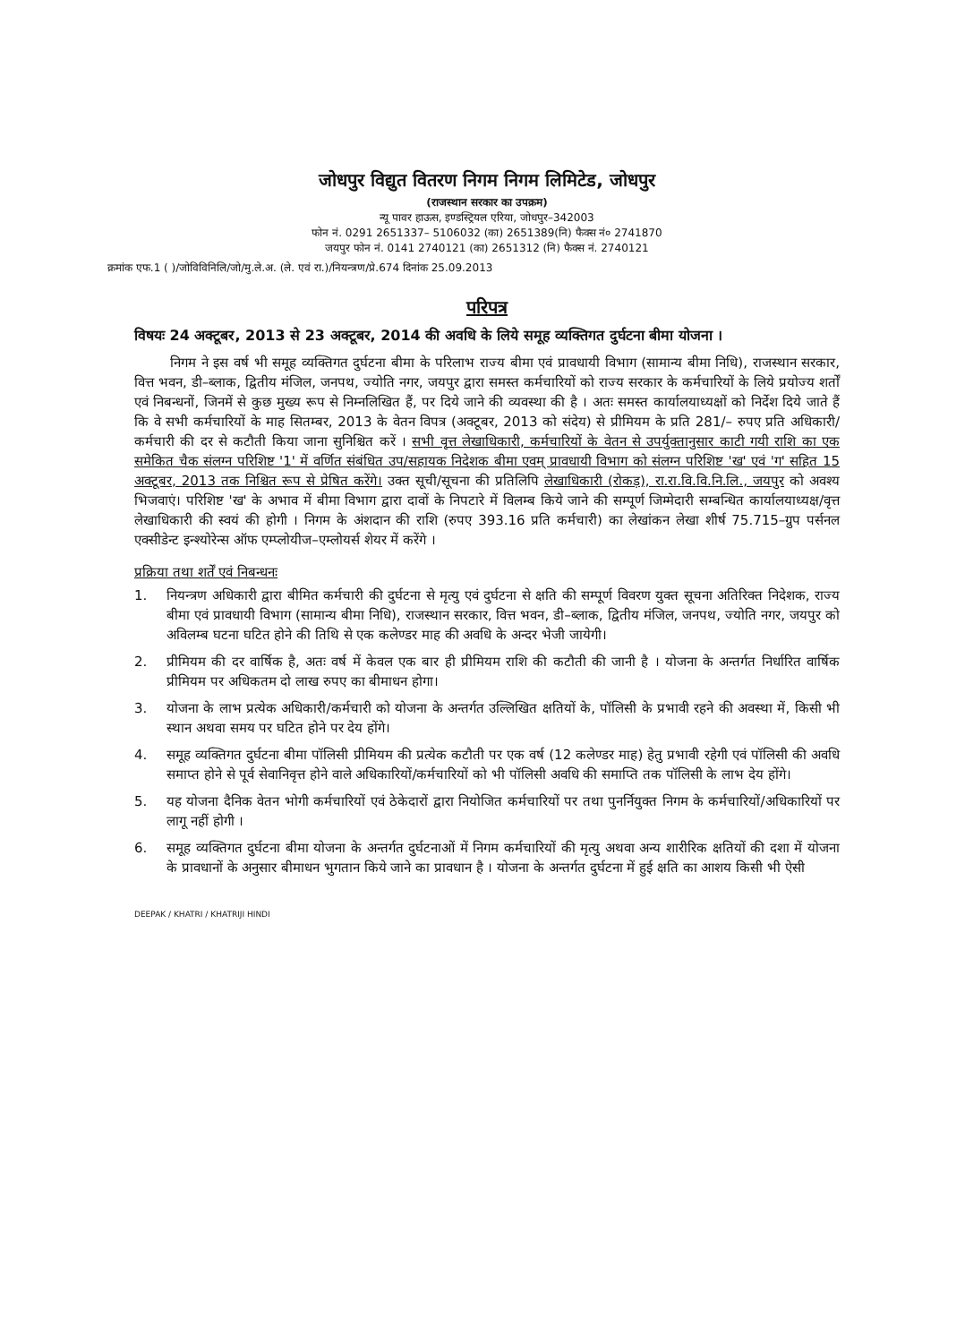जोधपुर विद्युत वितरण निगम निगम लिमिटेड, जोधपुर
(राजस्थान सरकार का उपक्रम)
न्यू पावर हाऊस, इण्डस्ट्रियल एरिया, जोधपुर–342003
फोन नं. 0291 2651337– 5106032 (का) 2651389(नि) फैक्स नं० 2741870
जयपुर फोन नं. 0141 2740121 (का) 2651312 (नि) फैक्स नं. 2740121
क्रमांक एफ.1 ( )/जोविविनिलि/जो/मु.ले.अ. (ले. एवं रा.)/नियन्त्रण/प्रे.674 दिनांक 25.09.2013
परिपत्र
विषयः 24 अक्टूबर, 2013 से 23 अक्टूबर, 2014 की अवधि के लिये समूह व्यक्तिगत दुर्घटना बीमा योजना ।
निगम ने इस वर्ष भी समूह व्यक्तिगत दुर्घटना बीमा के परिलाभ राज्य बीमा एवं प्रावधायी विभाग (सामान्य बीमा निधि), राजस्थान सरकार, वित्त भवन, डी–ब्लाक, द्वितीय मंजिल, जनपथ, ज्योति नगर, जयपुर द्वारा समस्त कर्मचारियों को राज्य सरकार के कर्मचारियों के लिये प्रयोज्य शर्तों एवं निबन्धनों, जिनमें से कुछ मुख्य रूप से निम्नलिखित हैं, पर दिये जाने की व्यवस्था की है । अतः समस्त कार्यालयाध्यक्षों को निर्देश दिये जाते हैं कि वे सभी कर्मचारियों के माह सितम्बर, 2013 के वेतन विपत्र (अक्टूबर, 2013 को संदेय) से प्रीमियम के प्रति 281/– रुपए प्रति अधिकारी/ कर्मचारी की दर से कटौती किया जाना सुनिश्चित करें । सभी वृत्त लेखाधिकारी, कर्मचारियों के वेतन से उपर्युक्तानुसार काटी गयी राशि का एक समेकित चैक संलग्न परिशिष्ट '1' में वर्णित संबंधित उप/सहायक निदेशक बीमा एवम् प्रावधायी विभाग को संलग्न परिशिष्ट 'ख' एवं 'ग' सहित 15 अक्टूबर, 2013 तक निश्चित रूप से प्रेषित करेंगे। उक्त सूची/सूचना की प्रतिलिपि लेखाधिकारी (रोकड़), रा.रा.वि.वि.नि.लि., जयपुर को अवश्य भिजवाएं। परिशिष्ट 'ख' के अभाव में बीमा विभाग द्वारा दावों के निपटारे में विलम्ब किये जाने की सम्पूर्ण जिम्मेदारी सम्बन्धित कार्यालयाध्यक्ष/वृत्त लेखाधिकारी की स्वयं की होगी । निगम के अंशदान की राशि (रुपए 393.16 प्रति कर्मचारी) का लेखांकन लेखा शीर्ष 75.715–ग्रुप पर्सनल एक्सीडेन्ट इन्श्योरेन्स ऑफ एम्प्लोयीज–एम्लोयर्स शेयर में करेंगे ।
प्रक्रिया तथा शर्तें एवं निबन्धनः
1. नियन्त्रण अधिकारी द्वारा बीमित कर्मचारी की दुर्घटना से मृत्यु एवं दुर्घटना से क्षति की सम्पूर्ण विवरण युक्त सूचना अतिरिक्त निदेशक, राज्य बीमा एवं प्रावधायी विभाग (सामान्य बीमा निधि), राजस्थान सरकार, वित्त भवन, डी–ब्लाक, द्वितीय मंजिल, जनपथ, ज्योति नगर, जयपुर को अविलम्ब घटना घटित होने की तिथि से एक कलेण्डर माह की अवधि के अन्दर भेजी जायेगी।
2. प्रीमियम की दर वार्षिक है, अतः वर्ष में केवल एक बार ही प्रीमियम राशि की कटौती की जानी है । योजना के अन्तर्गत निर्धारित वार्षिक प्रीमियम पर अधिकतम दो लाख रुपए का बीमाधन होगा।
3. योजना के लाभ प्रत्येक अधिकारी/कर्मचारी को योजना के अन्तर्गत उल्लिखित क्षतियों के, पॉलिसी के प्रभावी रहने की अवस्था में, किसी भी स्थान अथवा समय पर घटित होने पर देय होंगे।
4. समूह व्यक्तिगत दुर्घटना बीमा पॉलिसी प्रीमियम की प्रत्येक कटौती पर एक वर्ष (12 कलेण्डर माह) हेतु प्रभावी रहेगी एवं पॉलिसी की अवधि समाप्त होने से पूर्व सेवानिवृत्त होने वाले अधिकारियों/कर्मचारियों को भी पॉलिसी अवधि की समाप्ति तक पॉलिसी के लाभ देय होंगे।
5. यह योजना दैनिक वेतन भोगी कर्मचारियों एवं ठेकेदारों द्वारा नियोजित कर्मचारियों पर तथा पुनर्नियुक्त निगम के कर्मचारियों/अधिकारियों पर लागू नहीं होगी ।
6. समूह व्यक्तिगत दुर्घटना बीमा योजना के अन्तर्गत दुर्घटनाओं में निगम कर्मचारियों की मृत्यु अथवा अन्य शारीरिक क्षतियों की दशा में योजना के प्रावधानों के अनुसार बीमाधन भुगतान किये जाने का प्रावधान है । योजना के अन्तर्गत दुर्घटना में हुई क्षति का आशय किसी भी ऐसी
DEEPAK / KHATRI / KHATRIJI HINDI